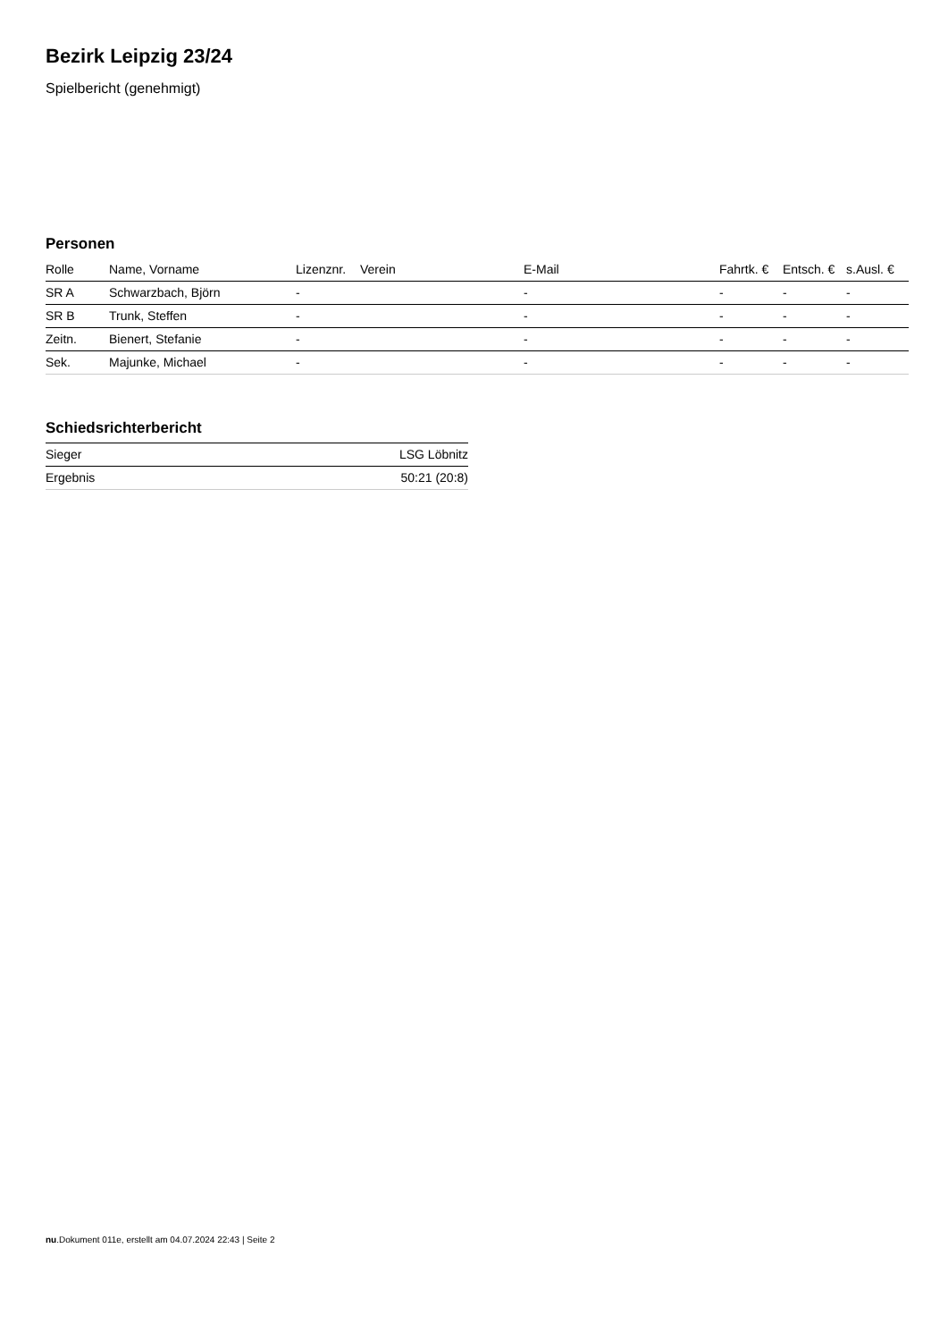Bezirk Leipzig 23/24
Spielbericht (genehmigt)
Personen
| Rolle | Name, Vorname | Lizenznr. | Verein | E-Mail | Fahrtk. € | Entsch. € | s.Ausl. € |
| --- | --- | --- | --- | --- | --- | --- | --- |
| SR A | Schwarzbach, Björn | - | | - | - | - | - |
| SR B | Trunk, Steffen | - | | - | - | - | - |
| Zeitn. | Bienert, Stefanie | - | | - | - | - | - |
| Sek. | Majunke, Michael | - | | - | - | - | - |
Schiedsrichterbericht
| Sieger | LSG Löbnitz |
| Ergebnis | 50:21 (20:8) |
nu.Dokument 011e, erstellt am 04.07.2024 22:43 | Seite 2